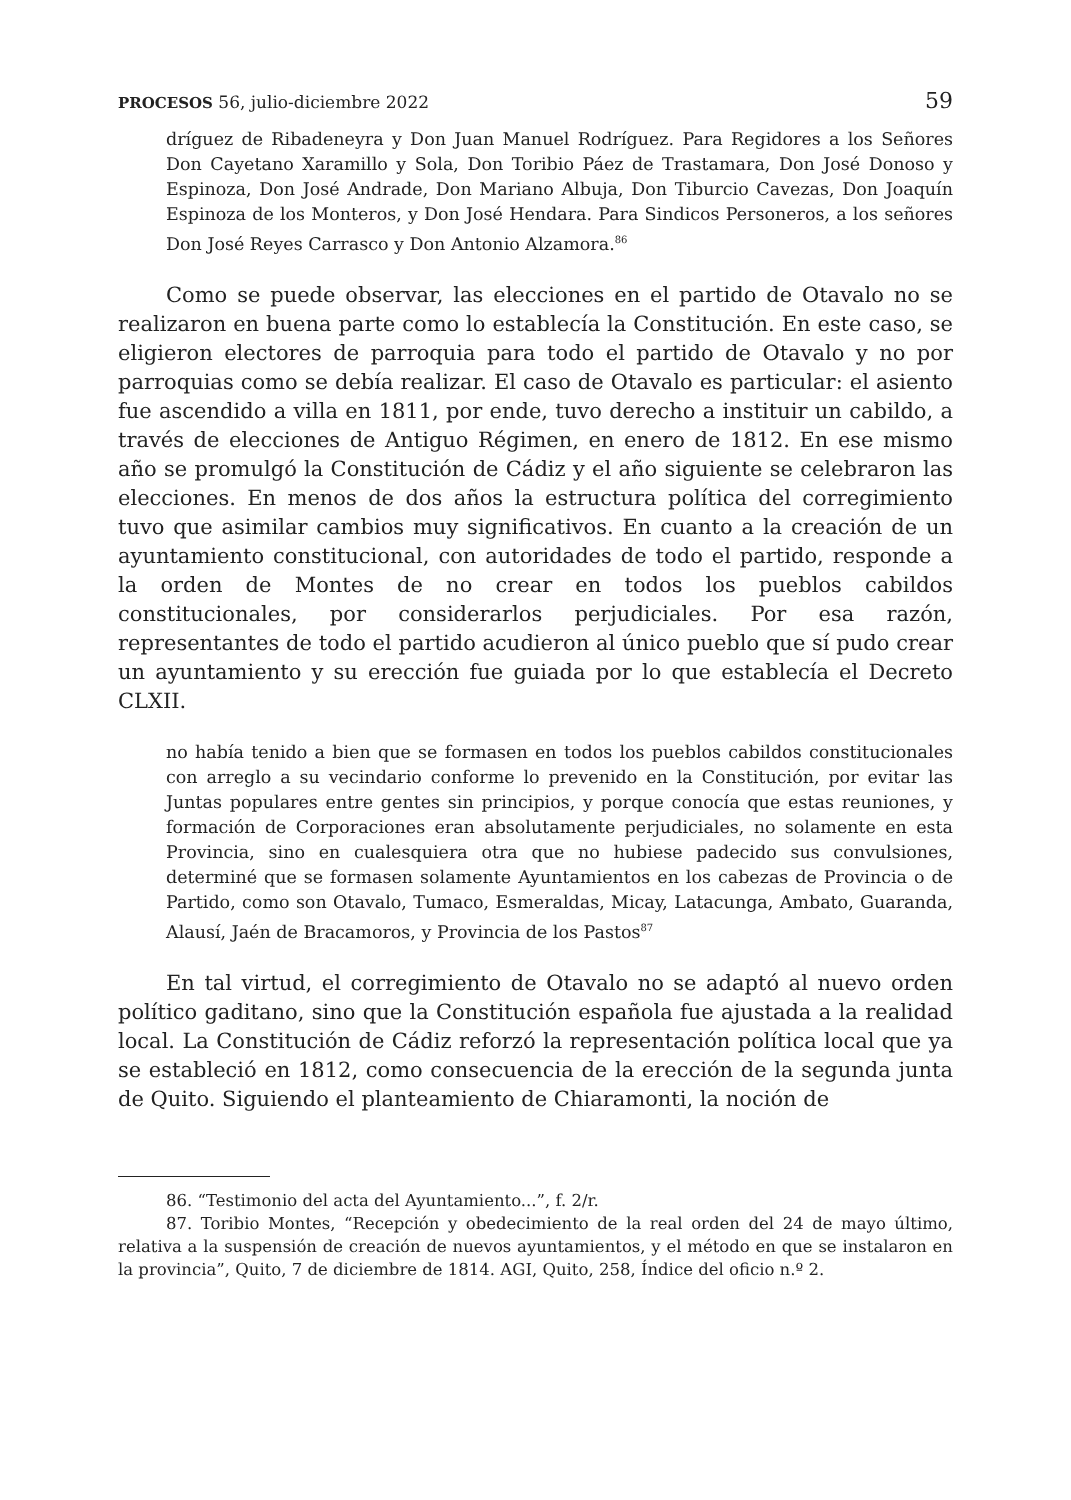PROCESOS 56, julio-diciembre 2022 59
dríguez de Ribadeneyra y Don Juan Manuel Rodríguez. Para Regidores a los Señores Don Cayetano Xaramillo y Sola, Don Toribio Páez de Trastamara, Don José Donoso y Espinoza, Don José Andrade, Don Mariano Albuja, Don Tiburcio Cavezas, Don Joaquín Espinoza de los Monteros, y Don José Hendara. Para Sindicos Personeros, a los señores Don José Reyes Carrasco y Don Antonio Alzamora.<sup>86</sup>
Como se puede observar, las elecciones en el partido de Otavalo no se realizaron en buena parte como lo establecía la Constitución. En este caso, se eligieron electores de parroquia para todo el partido de Otavalo y no por parroquias como se debía realizar. El caso de Otavalo es particular: el asiento fue ascendido a villa en 1811, por ende, tuvo derecho a instituir un cabildo, a través de elecciones de Antiguo Régimen, en enero de 1812. En ese mismo año se promulgó la Constitución de Cádiz y el año siguiente se celebraron las elecciones. En menos de dos años la estructura política del corregimiento tuvo que asimilar cambios muy significativos. En cuanto a la creación de un ayuntamiento constitucional, con autoridades de todo el partido, responde a la orden de Montes de no crear en todos los pueblos cabildos constitucionales, por considerarlos perjudiciales. Por esa razón, representantes de todo el partido acudieron al único pueblo que sí pudo crear un ayuntamiento y su erección fue guiada por lo que establecía el Decreto CLXII.
no había tenido a bien que se formasen en todos los pueblos cabildos constitucionales con arreglo a su vecindario conforme lo prevenido en la Constitución, por evitar las Juntas populares entre gentes sin principios, y porque conocía que estas reuniones, y formación de Corporaciones eran absolutamente perjudiciales, no solamente en esta Provincia, sino en cualesquiera otra que no hubiese padecido sus convulsiones, determiné que se formasen solamente Ayuntamientos en los cabezas de Provincia o de Partido, como son Otavalo, Tumaco, Esmeraldas, Micay, Latacunga, Ambato, Guaranda, Alausí, Jaén de Bracamoros, y Provincia de los Pastos<sup>87</sup>
En tal virtud, el corregimiento de Otavalo no se adaptó al nuevo orden político gaditano, sino que la Constitución española fue ajustada a la realidad local. La Constitución de Cádiz reforzó la representación política local que ya se estableció en 1812, como consecuencia de la erección de la segunda junta de Quito. Siguiendo el planteamiento de Chiaramonti, la noción de
86. “Testimonio del acta del Ayuntamiento...”, f. 2/r.
87. Toribio Montes, “Recepción y obedecimiento de la real orden del 24 de mayo último, relativa a la suspensión de creación de nuevos ayuntamientos, y el método en que se instalaron en la provincia”, Quito, 7 de diciembre de 1814. AGI, Quito, 258, Índice del oficio n.º 2.